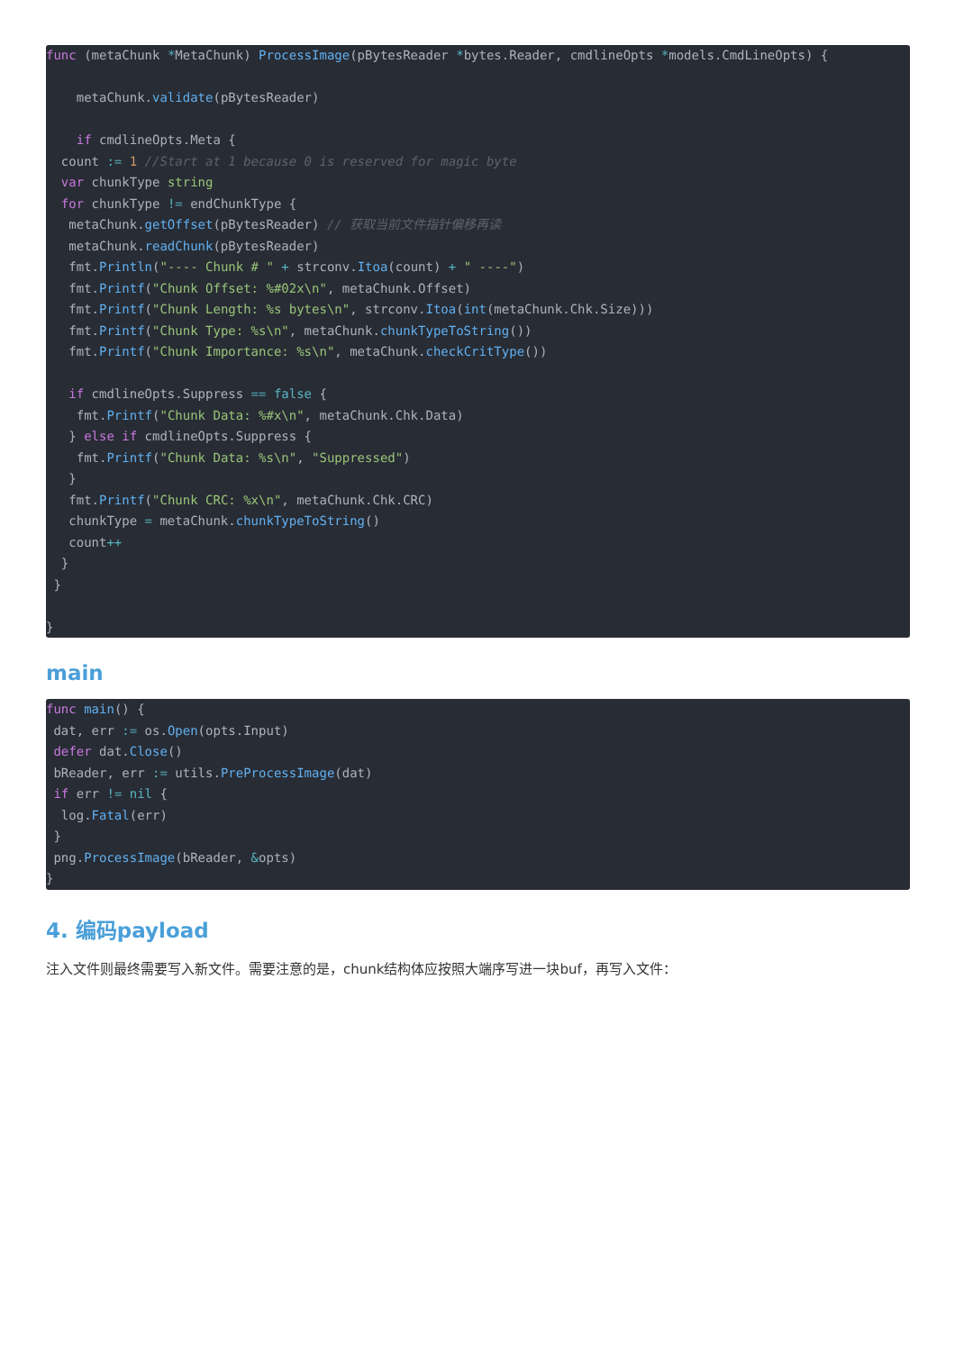func (metaChunk *MetaChunk) ProcessImage(pBytesReader *bytes.Reader, cmdlineOpts *models.CmdLineOpts) {

    metaChunk.validate(pBytesReader)

    if cmdlineOpts.Meta {
  count := 1 //Start at 1 because 0 is reserved for magic byte
  var chunkType string
  for chunkType != endChunkType {
   metaChunk.getOffset(pBytesReader) // 获取当前文件指针偏移再读
   metaChunk.readChunk(pBytesReader)
   fmt.Println("---- Chunk # " + strconv.Itoa(count) + " ----")
   fmt.Printf("Chunk Offset: %#02x\n", metaChunk.Offset)
   fmt.Printf("Chunk Length: %s bytes\n", strconv.Itoa(int(metaChunk.Chk.Size)))
   fmt.Printf("Chunk Type: %s\n", metaChunk.chunkTypeToString())
   fmt.Printf("Chunk Importance: %s\n", metaChunk.checkCritType())

   if cmdlineOpts.Suppress == false {
    fmt.Printf("Chunk Data: %#x\n", metaChunk.Chk.Data)
   } else if cmdlineOpts.Suppress {
    fmt.Printf("Chunk Data: %s\n", "Suppressed")
   }
   fmt.Printf("Chunk CRC: %x\n", metaChunk.Chk.CRC)
   chunkType = metaChunk.chunkTypeToString()
   count++
  }
 }

}
main
func main() {
 dat, err := os.Open(opts.Input)
 defer dat.Close()
 bReader, err := utils.PreProcessImage(dat)
 if err != nil {
  log.Fatal(err)
 }
 png.ProcessImage(bReader, &opts)
}
4. 编码payload
注入文件则最终需要写入新文件。需要注意的是，chunk结构体应按照大端序写进一块buf，再写入文件：